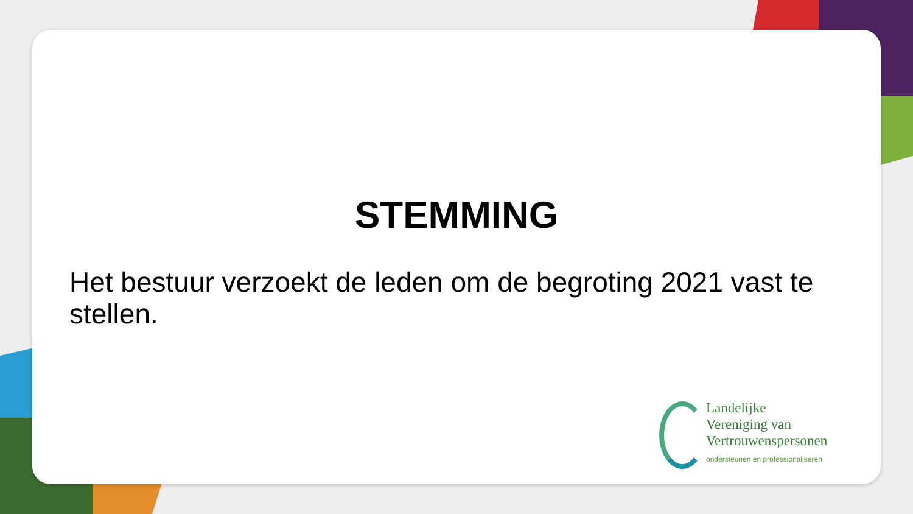STEMMING
Het bestuur verzoekt de leden om de begroting 2021 vast te stellen.
Landelijke
Vereniging van
Vertrouwenspersonen
ondersteunen en professionaliseren